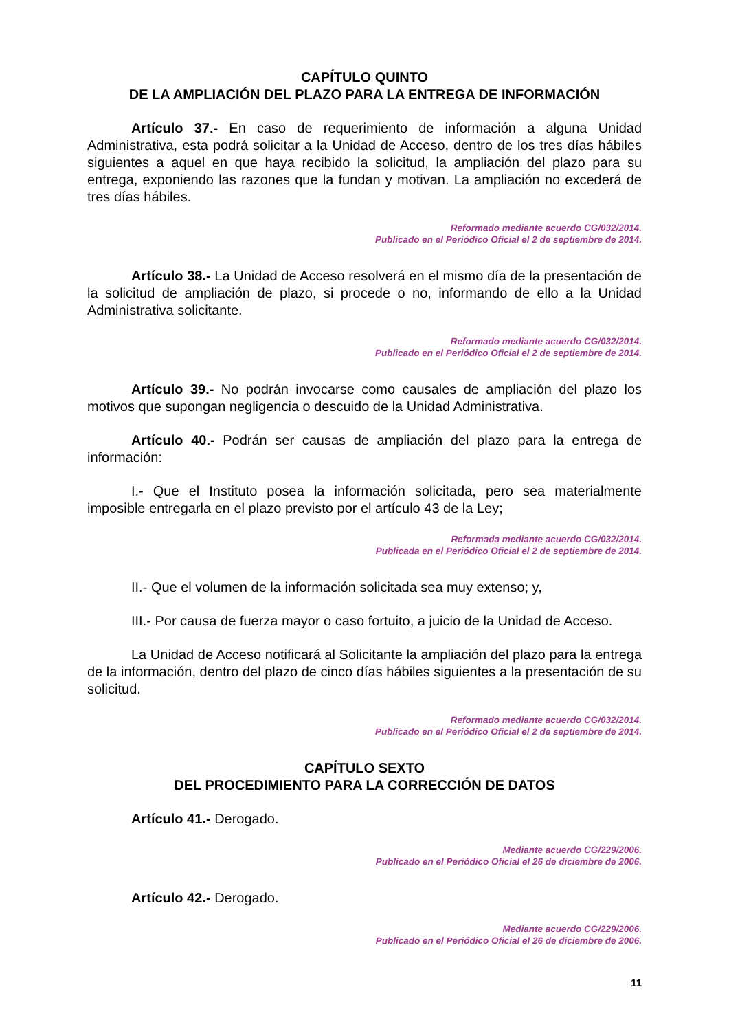CAPÍTULO QUINTO
DE LA AMPLIACIÓN DEL PLAZO PARA LA ENTREGA DE INFORMACIÓN
Artículo 37.- En caso de requerimiento de información a alguna Unidad Administrativa, esta podrá solicitar a la Unidad de Acceso, dentro de los tres días hábiles siguientes a aquel en que haya recibido la solicitud, la ampliación del plazo para su entrega, exponiendo las razones que la fundan y motivan. La ampliación no excederá de tres días hábiles.
Reformado mediante acuerdo CG/032/2014.
Publicado en el Periódico Oficial el 2 de septiembre de 2014.
Artículo 38.- La Unidad de Acceso resolverá en el mismo día de la presentación de la solicitud de ampliación de plazo, si procede o no, informando de ello a la Unidad Administrativa solicitante.
Reformado mediante acuerdo CG/032/2014.
Publicado en el Periódico Oficial el 2 de septiembre de 2014.
Artículo 39.- No podrán invocarse como causales de ampliación del plazo los motivos que supongan negligencia o descuido de la Unidad Administrativa.
Artículo 40.- Podrán ser causas de ampliación del plazo para la entrega de información:
I.- Que el Instituto posea la información solicitada, pero sea materialmente imposible entregarla en el plazo previsto por el artículo 43 de la Ley;
Reformada mediante acuerdo CG/032/2014.
Publicada en el Periódico Oficial el 2 de septiembre de 2014.
II.- Que el volumen de la información solicitada sea muy extenso; y,
III.- Por causa de fuerza mayor o caso fortuito, a juicio de la Unidad de Acceso.
La Unidad de Acceso notificará al Solicitante la ampliación del plazo para la entrega de la información, dentro del plazo de cinco días hábiles siguientes a la presentación de su solicitud.
Reformado mediante acuerdo CG/032/2014.
Publicado en el Periódico Oficial el 2 de septiembre de 2014.
CAPÍTULO SEXTO
DEL PROCEDIMIENTO PARA LA CORRECCIÓN DE DATOS
Artículo 41.- Derogado.
Mediante acuerdo CG/229/2006.
Publicado en el Periódico Oficial el 26 de diciembre de 2006.
Artículo 42.- Derogado.
Mediante acuerdo CG/229/2006.
Publicado en el Periódico Oficial el 26 de diciembre de 2006.
11